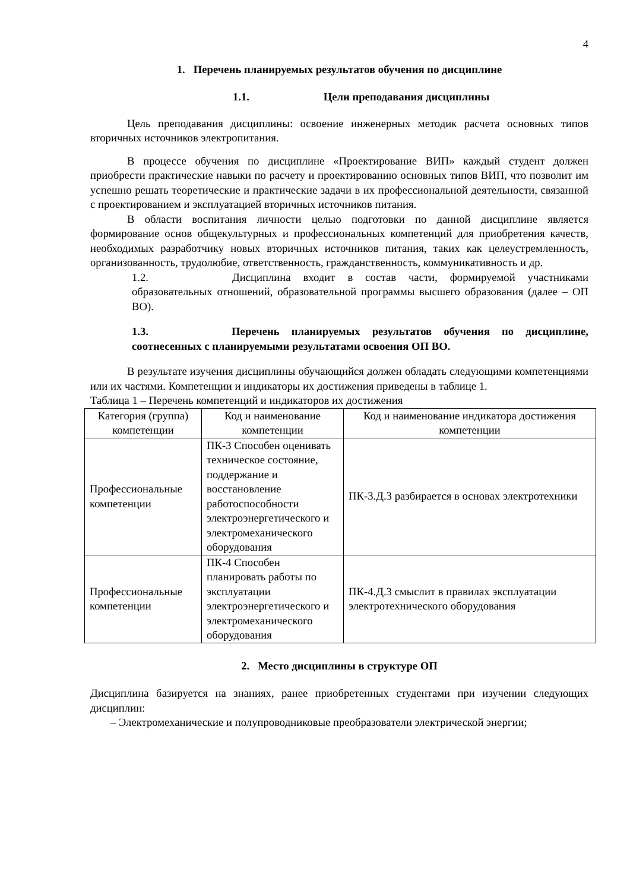4
1. Перечень планируемых результатов обучения по дисциплине
1.1. Цели преподавания дисциплины
Цель преподавания дисциплины: освоение инженерных методик расчета основных типов вторичных источников электропитания.
В процессе обучения по дисциплине «Проектирование ВИП» каждый студент должен приобрести практические навыки по расчету и проектированию основных типов ВИП, что позволит им успешно решать теоретические и практические задачи в их профессиональной деятельности, связанной с проектированием и эксплуатацией вторичных источников питания.
В области воспитания личности целью подготовки по данной дисциплине является формирование основ общекультурных и профессиональных компетенций для приобретения качеств, необходимых разработчику новых вторичных источников питания, таких как целеустремленность, организованность, трудолюбие, ответственность, гражданственность, коммуникативность и др.
1.2. Дисциплина входит в состав части, формируемой участниками образовательных отношений, образовательной программы высшего образования (далее – ОП ВО).
1.3. Перечень планируемых результатов обучения по дисциплине, соотнесенных с планируемыми результатами освоения ОП ВО.
В результате изучения дисциплины обучающийся должен обладать следующими компетенциями или их частями. Компетенции и индикаторы их достижения приведены в таблице 1.
Таблица 1 – Перечень компетенций и индикаторов их достижения
| Категория (группа) компетенции | Код и наименование компетенции | Код и наименование индикатора достижения компетенции |
| --- | --- | --- |
| Профессиональные компетенции | ПК-3 Способен оценивать техническое состояние, поддержание и восстановление работоспособности электроэнергетического и электромеханического оборудования | ПК-3.Д.3 разбирается в основах электротехники |
| Профессиональные компетенции | ПК-4 Способен планировать работы по эксплуатации электроэнергетического и электромеханического оборудования | ПК-4.Д.3 смыслит в правилах эксплуатации электротехнического оборудования |
2. Место дисциплины в структуре ОП
Дисциплина базируется на знаниях, ранее приобретенных студентами при изучении следующих дисциплин:
– Электромеханические и полупроводниковые преобразователи электрической энергии;